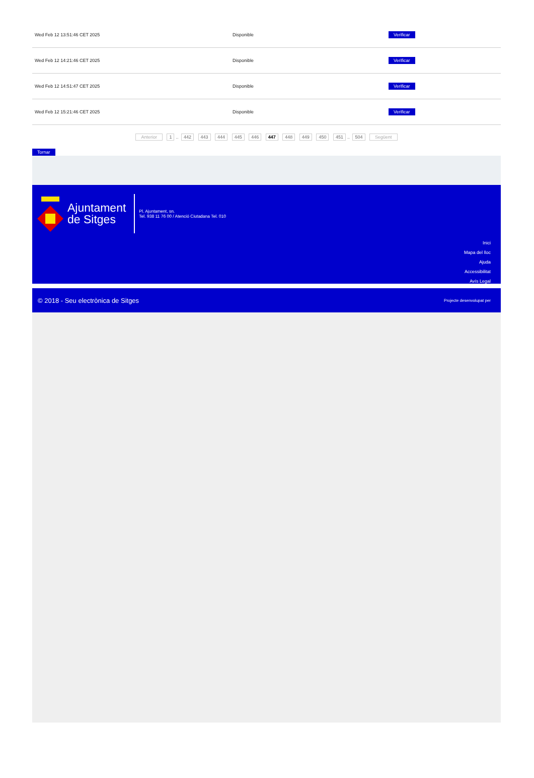| Wed Feb 12 13:51:46 CET 2025 | Disponible | Verificar |
| Wed Feb 12 14:21:46 CET 2025 | Disponible | Verificar |
| Wed Feb 12 14:51:47 CET 2025 | Disponible | Verificar |
| Wed Feb 12 15:21:46 CET 2025 | Disponible | Verificar |
Anterior 1.. 442 443 444 445 446 447 448 449 450 451.. 504 Següent
Tornar
Ajuntament
de Sitges
Pl. Ajuntament, sn.
Tel. 938 11 76 00 / Atenció Ciutadana Tel. 010
Inici
Mapa del lloc
Ajuda
Accessibilitat
Avís Legal
© 2018 - Seu electrònica de Sitges Projecte desenvolupat per